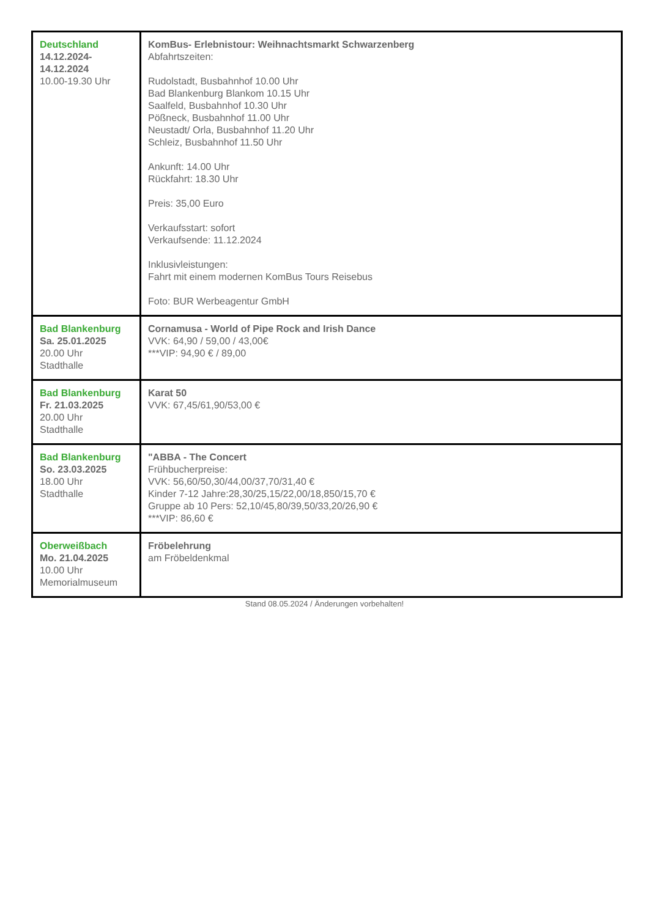| Deutschland 14.12.2024- 14.12.2024 10.00-19.30 Uhr | KomBus- Erlebnistour: Weihnachtsmarkt Schwarzenberg Abfahrtszeiten: Rudolstadt, Busbahnhof 10.00 Uhr Bad Blankenburg Blankom 10.15 Uhr Saalfeld, Busbahnhof 10.30 Uhr Pößneck, Busbahnhof 11.00 Uhr Neustadt/ Orla, Busbahnhof 11.20 Uhr Schleiz, Busbahnhof 11.50 Uhr Ankunft: 14.00 Uhr Rückfahrt: 18.30 Uhr Preis: 35,00 Euro Verkaufsstart: sofort Verkaufsende: 11.12.2024 Inklusivleistungen: Fahrt mit einem modernen KomBus Tours Reisebus Foto: BUR Werbeagentur GmbH |
| Bad Blankenburg Sa. 25.01.2025 20.00 Uhr Stadthalle | Cornamusa - World of Pipe Rock and Irish Dance VVK: 64,90 / 59,00 / 43,00€ ***VIP: 94,90 € / 89,00 |
| Bad Blankenburg Fr. 21.03.2025 20.00 Uhr Stadthalle | Karat 50 VVK: 67,45/61,90/53,00 € |
| Bad Blankenburg So. 23.03.2025 18.00 Uhr Stadthalle | "ABBA - The Concert Frühbucherpreise: VVK: 56,60/50,30/44,00/37,70/31,40 € Kinder 7-12 Jahre:28,30/25,15/22,00/18,850/15,70 € Gruppe ab 10 Pers: 52,10/45,80/39,50/33,20/26,90 € ***VIP: 86,60 € |
| Oberweißbach Mo. 21.04.2025 10.00 Uhr Memorialmuseum | Fröbelehrung am Fröbeldenkmal |
Stand 08.05.2024 / Änderungen vorbehalten!